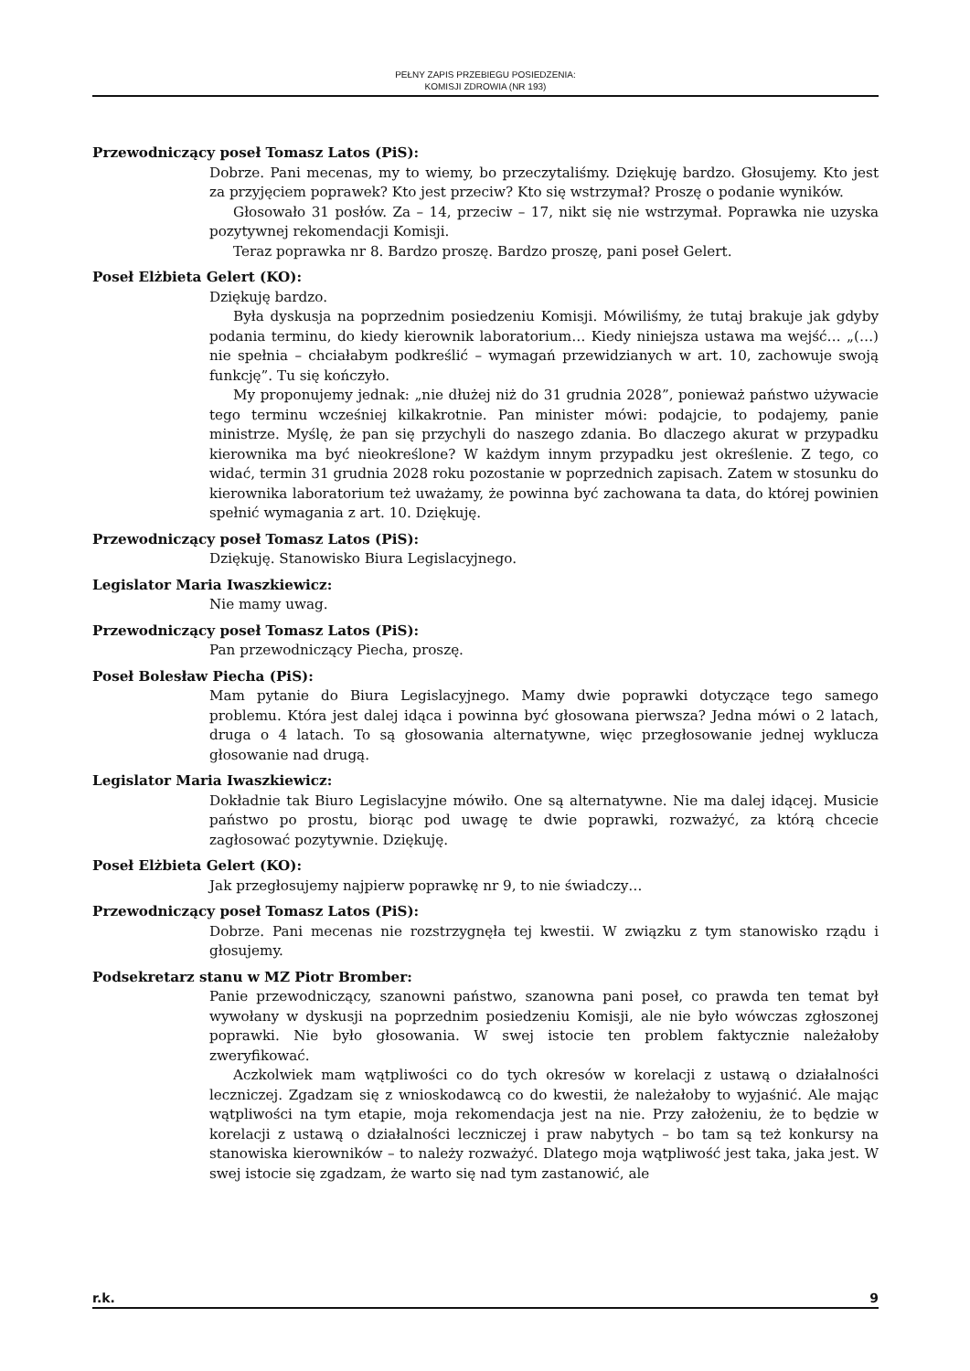PEŁNY ZAPIS PRZEBIEGU POSIEDZENIA:
KOMISJI ZDROWIA (NR 193)
Przewodniczący poseł Tomasz Latos (PiS):
Dobrze. Pani mecenas, my to wiemy, bo przeczytaliśmy. Dziękuję bardzo. Głosujemy. Kto jest za przyjęciem poprawek? Kto jest przeciw? Kto się wstrzymał? Proszę o podanie wyników.
Głosowało 31 posłów. Za – 14, przeciw – 17, nikt się nie wstrzymał. Poprawka nie uzyska pozytywnej rekomendacji Komisji.
Teraz poprawka nr 8. Bardzo proszę. Bardzo proszę, pani poseł Gelert.
Poseł Elżbieta Gelert (KO):
Dziękuję bardzo.
Była dyskusja na poprzednim posiedzeniu Komisji. Mówiliśmy, że tutaj brakuje jak gdyby podania terminu, do kiedy kierownik laboratorium… Kiedy niniejsza ustawa ma wejść… „(…) nie spełnia – chciałabym podkreślić – wymagań przewidzianych w art. 10, zachowuje swoją funkcję”. Tu się kończyło.
My proponujemy jednak: „nie dłużej niż do 31 grudnia 2028”, ponieważ państwo używacie tego terminu wcześniej kilkakrotnie. Pan minister mówi: podajcie, to podajemy, panie ministrze. Myślę, że pan się przychyli do naszego zdania. Bo dlaczego akurat w przypadku kierownika ma być nieokreślone? W każdym innym przypadku jest określenie. Z tego, co widać, termin 31 grudnia 2028 roku pozostanie w poprzednich zapisach. Zatem w stosunku do kierownika laboratorium też uważamy, że powinna być zachowana ta data, do której powinien spełnić wymagania z art. 10. Dziękuję.
Przewodniczący poseł Tomasz Latos (PiS):
Dziękuję. Stanowisko Biura Legislacyjnego.
Legislator Maria Iwaszkiewicz:
Nie mamy uwag.
Przewodniczący poseł Tomasz Latos (PiS):
Pan przewodniczący Piecha, proszę.
Poseł Bolesław Piecha (PiS):
Mam pytanie do Biura Legislacyjnego. Mamy dwie poprawki dotyczące tego samego problemu. Która jest dalej idąca i powinna być głosowana pierwsza? Jedna mówi o 2 latach, druga o 4 latach. To są głosowania alternatywne, więc przegłosowanie jednej wyklucza głosowanie nad drugą.
Legislator Maria Iwaszkiewicz:
Dokładnie tak Biuro Legislacyjne mówiło. One są alternatywne. Nie ma dalej idącej. Musicie państwo po prostu, biorąc pod uwagę te dwie poprawki, rozważyć, za którą chcecie zagłosować pozytywnie. Dziękuję.
Poseł Elżbieta Gelert (KO):
Jak przegłosujemy najpierw poprawkę nr 9, to nie świadczy…
Przewodniczący poseł Tomasz Latos (PiS):
Dobrze. Pani mecenas nie rozstrzygnęła tej kwestii. W związku z tym stanowisko rządu i głosujemy.
Podsekretarz stanu w MZ Piotr Bromber:
Panie przewodniczący, szanowni państwo, szanowna pani poseł, co prawda ten temat był wywołany w dyskusji na poprzednim posiedzeniu Komisji, ale nie było wówczas zgłoszonej poprawki. Nie było głosowania. W swej istocie ten problem faktycznie należałoby zweryfikować.
Aczkolwiek mam wątpliwości co do tych okresów w korelacji z ustawą o działalności leczniczej. Zgadzam się z wnioskodawcą co do kwestii, że należałoby to wyjaśnić. Ale mając wątpliwości na tym etapie, moja rekomendacja jest na nie. Przy założeniu, że to będzie w korelacji z ustawą o działalności leczniczej i praw nabytych – bo tam są też konkursy na stanowiska kierowników – to należy rozważyć. Dlatego moja wątpliwość jest taka, jaka jest. W swej istocie się zgadzam, że warto się nad tym zastanowić, ale
r.k. 9